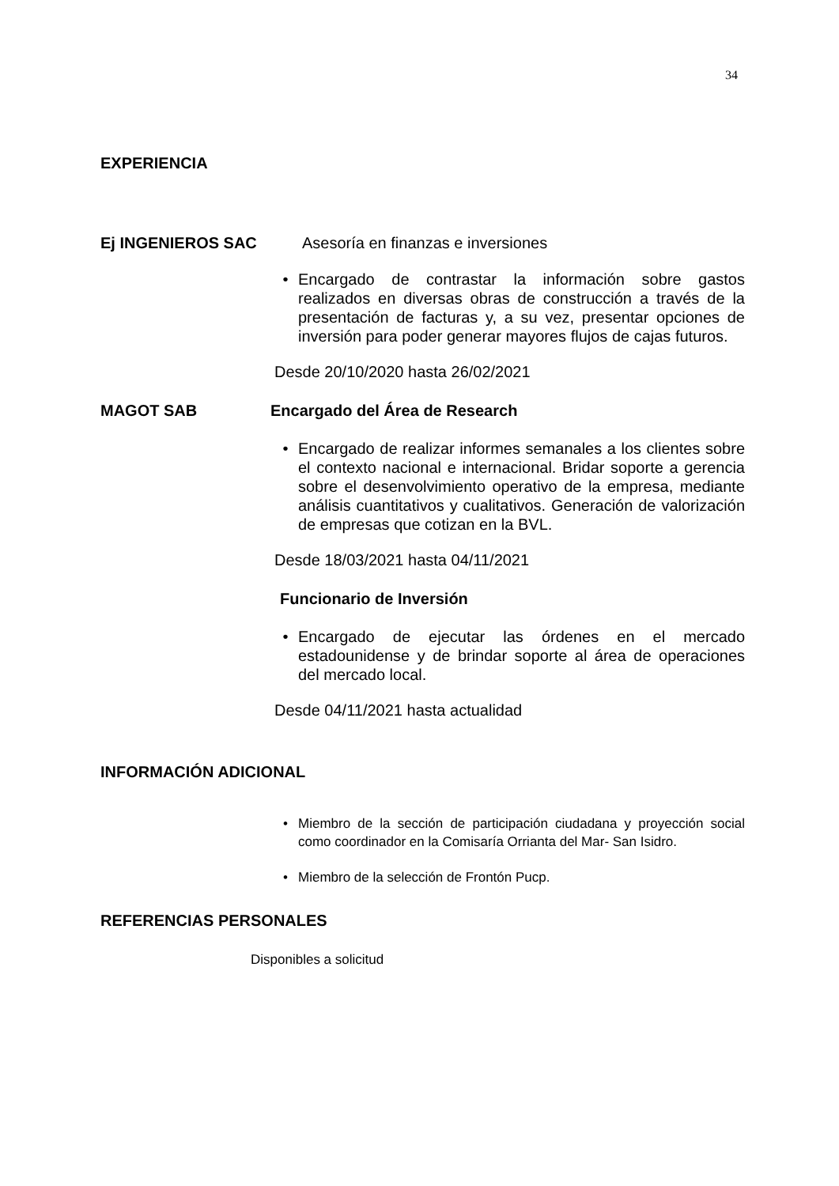34
EXPERIENCIA
Ej INGENIEROS SAC Asesoría en finanzas e inversiones
• Encargado de contrastar la información sobre gastos realizados en diversas obras de construcción a través de la presentación de facturas y, a su vez, presentar opciones de inversión para poder generar mayores flujos de cajas futuros.
Desde 20/10/2020 hasta 26/02/2021
MAGOT SAB Encargado del Área de Research
• Encargado de realizar informes semanales a los clientes sobre el contexto nacional e internacional. Bridar soporte a gerencia sobre el desenvolvimiento operativo de la empresa, mediante análisis cuantitativos y cualitativos. Generación de valorización de empresas que cotizan en la BVL.
Desde 18/03/2021 hasta 04/11/2021
Funcionario de Inversión
• Encargado de ejecutar las órdenes en el mercado estadounidense y de brindar soporte al área de operaciones del mercado local.
Desde 04/11/2021 hasta actualidad
INFORMACIÓN ADICIONAL
• Miembro de la sección de participación ciudadana y proyección social como coordinador en la Comisaría Orrianta del Mar- San Isidro.
• Miembro de la selección de Frontón Pucp.
REFERENCIAS PERSONALES
Disponibles a solicitud